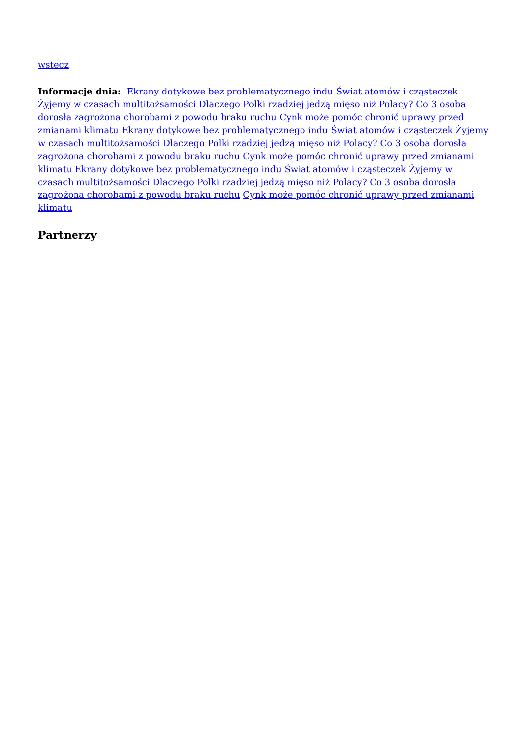wstecz
Informacje dnia: Ekrany dotykowe bez problematycznego indu Świat atomów i cząsteczek Żyjemy w czasach multitożsamości Dlaczego Polki rzadziej jedzą mięso niż Polacy? Co 3 osoba dorosła zagrożona chorobami z powodu braku ruchu Cynk może pomóc chronić uprawy przed zmianami klimatu Ekrany dotykowe bez problematycznego indu Świat atomów i cząsteczek Żyjemy w czasach multitożsamości Dlaczego Polki rzadziej jedzą mięso niż Polacy? Co 3 osoba dorosła zagrożona chorobami z powodu braku ruchu Cynk może pomóc chronić uprawy przed zmianami klimatu Ekrany dotykowe bez problematycznego indu Świat atomów i cząsteczek Żyjemy w czasach multitożsamości Dlaczego Polki rzadziej jedzą mięso niż Polacy? Co 3 osoba dorosła zagrożona chorobami z powodu braku ruchu Cynk może pomóc chronić uprawy przed zmianami klimatu
Partnerzy